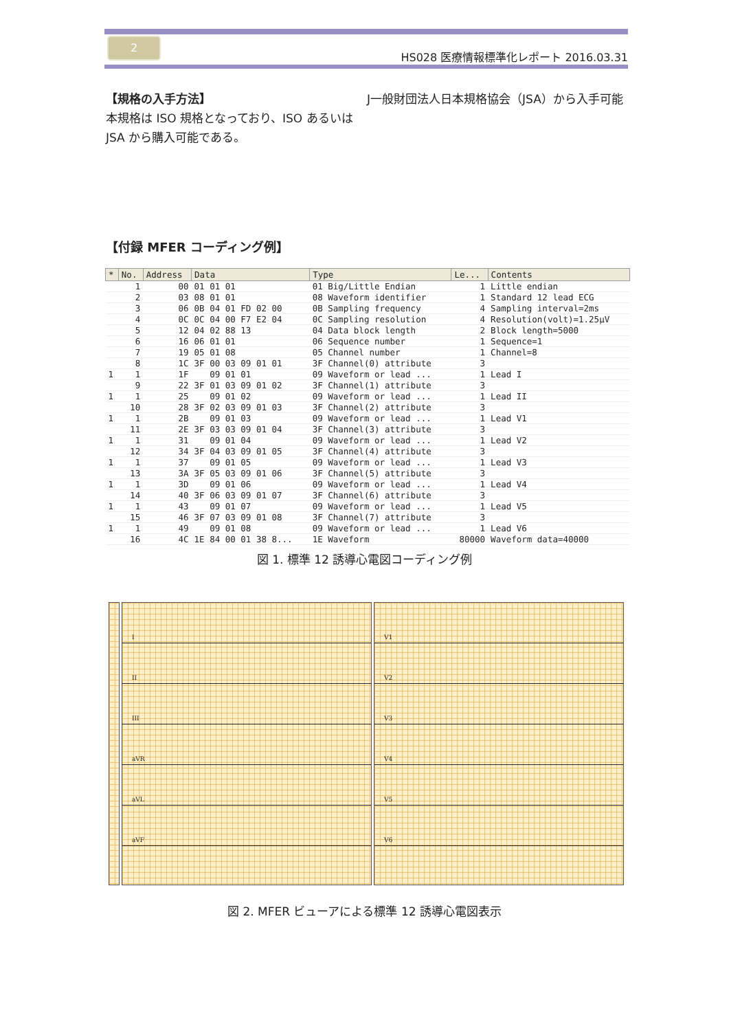2
HS028 医療情報標準化レポート 2016.03.31
【規格の入手方法】
本規格は ISO 規格となっており、ISO あるいは JSA から購入可能である。
J一般財団法人日本規格協会（JSA）から入手可能
【付録 MFER コーディング例】
| * | No. | Address | Data | Type | Le... | Contents |
| --- | --- | --- | --- | --- | --- | --- |
| | 1 | 00 | 01 01 01 | 01 Big/Little Endian | 1 | Little endian |
| | 2 | 03 | 08 01 01 | 08 Waveform identifier | 1 | Standard 12 lead ECG |
| | 3 | 06 | 0B 04 01 FD 02 00 | 0B Sampling frequency | 4 | Sampling interval=2ms |
| | 4 | 0C | 0C 04 00 F7 E2 04 | 0C Sampling resolution | 4 | Resolution(volt)=1.25μV |
| | 5 | 12 | 04 02 88 13 | 04 Data block length | 2 | Block length=5000 |
| | 6 | 16 | 06 01 01 | 06 Sequence number | 1 | Sequence=1 |
| | 7 | 19 | 05 01 08 | 05 Channel number | 1 | Channel=8 |
| | 8 | 1C | 3F 00 03 09 01 01 | 3F Channel(0) attribute | 3 | |
| 1 | 1 | 1F | 09 01 01 | 09 Waveform or lead ... | 1 | Lead I |
| | 9 | 22 | 3F 01 03 09 01 02 | 3F Channel(1) attribute | 3 | |
| 1 | 1 | 25 | 09 01 02 | 09 Waveform or lead ... | 1 | Lead II |
| | 10 | 28 | 3F 02 03 09 01 03 | 3F Channel(2) attribute | 3 | |
| 1 | 1 | 2B | 09 01 03 | 09 Waveform or lead ... | 1 | Lead V1 |
| | 11 | 2E | 3F 03 03 09 01 04 | 3F Channel(3) attribute | 3 | |
| 1 | 1 | 31 | 09 01 04 | 09 Waveform or lead ... | 1 | Lead V2 |
| | 12 | 34 | 3F 04 03 09 01 05 | 3F Channel(4) attribute | 3 | |
| 1 | 1 | 37 | 09 01 05 | 09 Waveform or lead ... | 1 | Lead V3 |
| | 13 | 3A | 3F 05 03 09 01 06 | 3F Channel(5) attribute | 3 | |
| 1 | 1 | 3D | 09 01 06 | 09 Waveform or lead ... | 1 | Lead V4 |
| | 14 | 40 | 3F 06 03 09 01 07 | 3F Channel(6) attribute | 3 | |
| 1 | 1 | 43 | 09 01 07 | 09 Waveform or lead ... | 1 | Lead V5 |
| | 15 | 46 | 3F 07 03 09 01 08 | 3F Channel(7) attribute | 3 | |
| 1 | 1 | 49 | 09 01 08 | 09 Waveform or lead ... | 1 | Lead V6 |
| | 16 | 4C | 1E 84 00 01 38 8... | 1E Waveform | 80000 | Waveform data=40000 |
図 1. 標準 12 誘導心電図コーディング例
I
II
III
aVR
aVL
aVF
V1
V2
V3
V4
V5
V6
図 2. MFER ビューアによる標準 12 誘導心電図表示